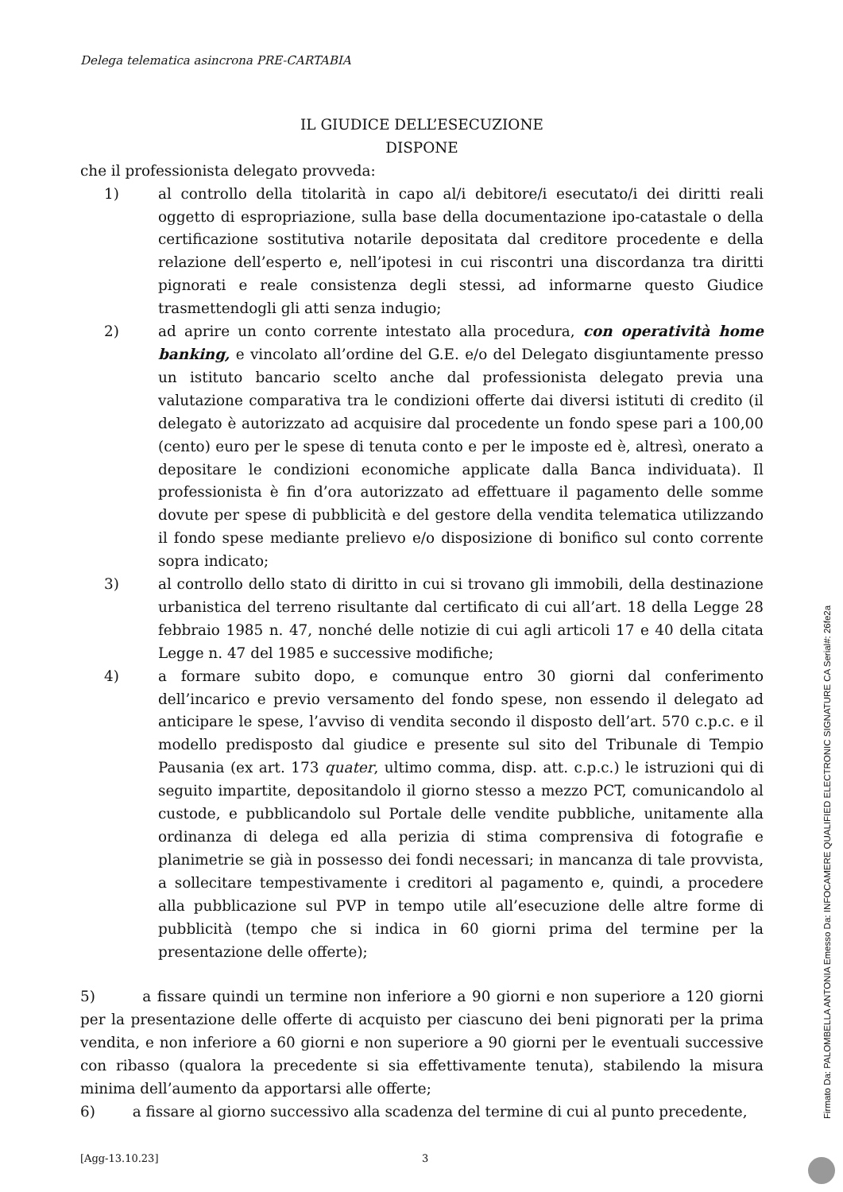Delega telematica asincrona PRE-CARTABIA
IL GIUDICE DELL’ESECUZIONE
DISPONE
che il professionista delegato provveda:
1) al controllo della titolarità in capo al/i debitore/i esecutato/i dei diritti reali oggetto di espropriazione, sulla base della documentazione ipo-catastale o della certificazione sostitutiva notarile depositata dal creditore procedente e della relazione dell’esperto e, nell’ipotesi in cui riscontri una discordanza tra diritti pignorati e reale consistenza degli stessi, ad informarne questo Giudice trasmettendogli gli atti senza indugio;
2) ad aprire un conto corrente intestato alla procedura, con operatività home banking, e vincolato all’ordine del G.E. e/o del Delegato disgiuntamente presso un istituto bancario scelto anche dal professionista delegato previa una valutazione comparativa tra le condizioni offerte dai diversi istituti di credito (il delegato è autorizzato ad acquisire dal procedente un fondo spese pari a 100,00 (cento) euro per le spese di tenuta conto e per le imposte ed è, altresì, onerato a depositare le condizioni economiche applicate dalla Banca individuata). Il professionista è fin d’ora autorizzato ad effettuare il pagamento delle somme dovute per spese di pubblicità e del gestore della vendita telematica utilizzando il fondo spese mediante prelievo e/o disposizione di bonifico sul conto corrente sopra indicato;
3) al controllo dello stato di diritto in cui si trovano gli immobili, della destinazione urbanistica del terreno risultante dal certificato di cui all’art. 18 della Legge 28 febbraio 1985 n. 47, nonché delle notizie di cui agli articoli 17 e 40 della citata Legge n. 47 del 1985 e successive modifiche;
4) a formare subito dopo, e comunque entro 30 giorni dal conferimento dell’incarico e previo versamento del fondo spese, non essendo il delegato ad anticipare le spese, l’avviso di vendita secondo il disposto dell’art. 570 c.p.c. e il modello predisposto dal giudice e presente sul sito del Tribunale di Tempio Pausania (ex art. 173 quater, ultimo comma, disp. att. c.p.c.) le istruzioni qui di seguito impartite, depositandolo il giorno stesso a mezzo PCT, comunicandolo al custode, e pubblicandolo sul Portale delle vendite pubbliche, unitamente alla ordinanza di delega ed alla perizia di stima comprensiva di fotografie e planimetrie se già in possesso dei fondi necessari; in mancanza di tale provvista, a sollecitare tempestivamente i creditori al pagamento e, quindi, a procedere alla pubblicazione sul PVP in tempo utile all’esecuzione delle altre forme di pubblicità (tempo che si indica in 60 giorni prima del termine per la presentazione delle offerte);
5) a fissare quindi un termine non inferiore a 90 giorni e non superiore a 120 giorni per la presentazione delle offerte di acquisto per ciascuno dei beni pignorati per la prima vendita, e non inferiore a 60 giorni e non superiore a 90 giorni per le eventuali successive con ribasso (qualora la precedente si sia effettivamente tenuta), stabilendo la misura minima dell’aumento da apportarsi alle offerte;
6) a fissare al giorno successivo alla scadenza del termine di cui al punto precedente,
[Agg-13.10.23] 3
Firmato Da: PALOMBELLA ANTONIA Emesso Da: INFOCAMERE QUALIFIED ELECTRONIC SIGNATURE CA Serial#: 26fe2a